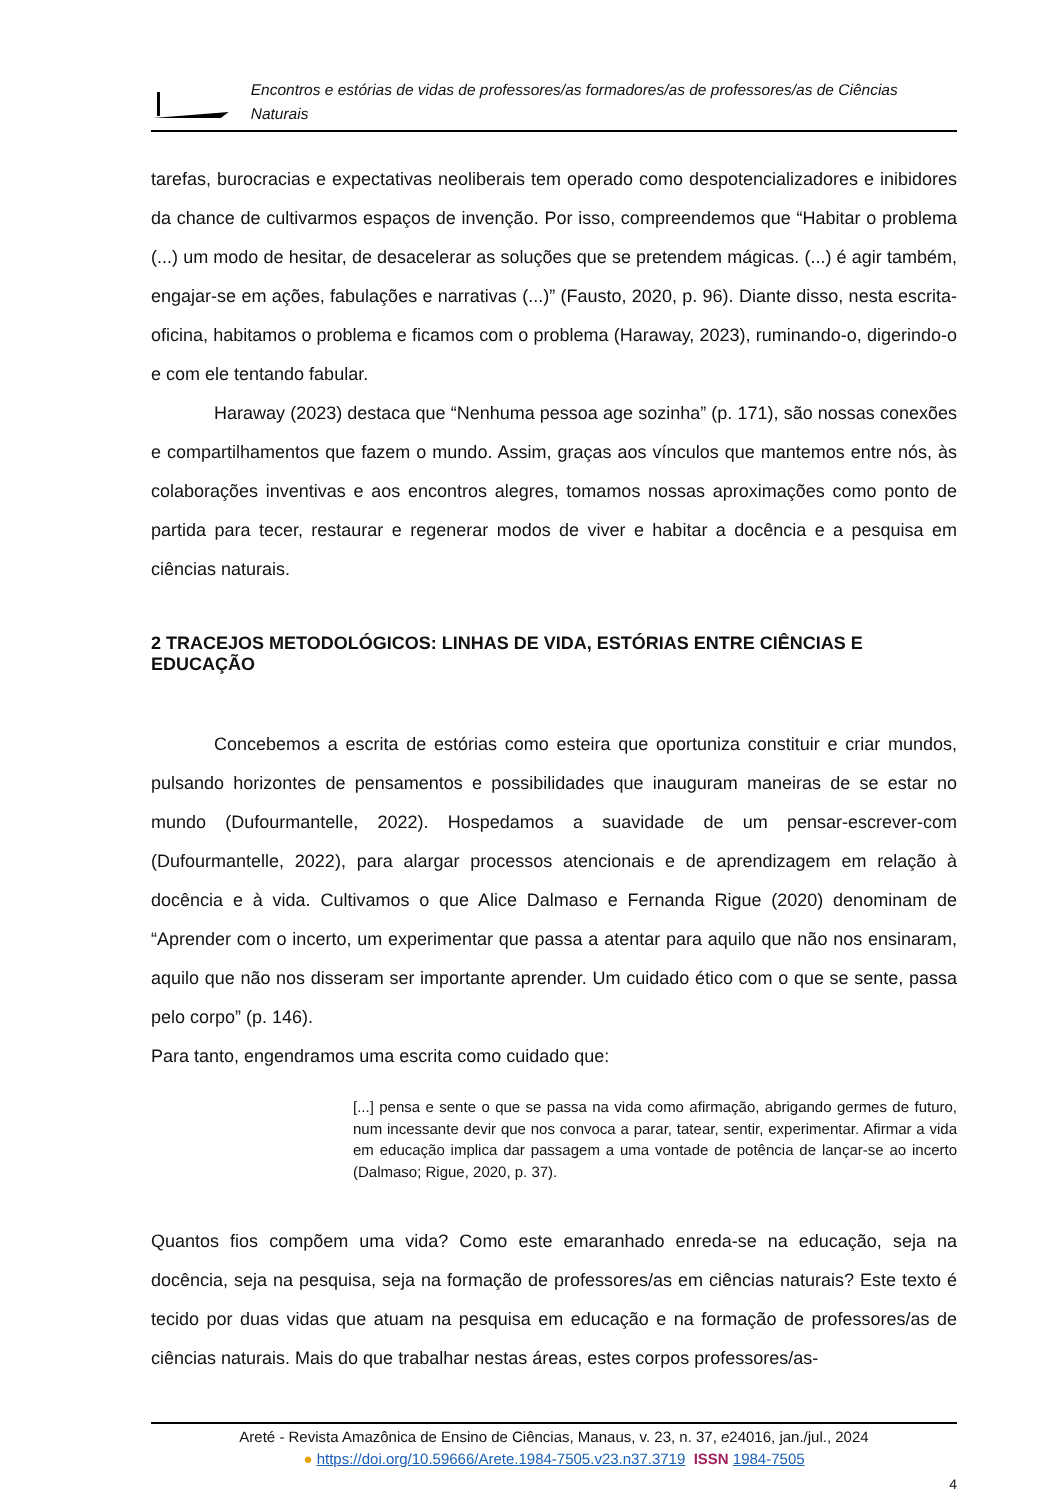Encontros e estórias de vidas de professores/as formadores/as de professores/as de Ciências Naturais
tarefas, burocracias e expectativas neoliberais tem operado como despotencializadores e inibidores da chance de cultivarmos espaços de invenção. Por isso, compreendemos que “Habitar o problema (...) um modo de hesitar, de desacelerar as soluções que se pretendem mágicas. (...) é agir também, engajar-se em ações, fabulações e narrativas (...)” (Fausto, 2020, p. 96). Diante disso, nesta escrita-oficina, habitamos o problema e ficamos com o problema (Haraway, 2023), ruminando-o, digerindo-o e com ele tentando fabular.
Haraway (2023) destaca que “Nenhuma pessoa age sozinha” (p. 171), são nossas conexões e compartilhamentos que fazem o mundo. Assim, graças aos vínculos que mantemos entre nós, às colaborações inventivas e aos encontros alegres, tomamos nossas aproximações como ponto de partida para tecer, restaurar e regenerar modos de viver e habitar a docência e a pesquisa em ciências naturais.
2 TRACEJOS METODOLÓGICOS: LINHAS DE VIDA, ESTÓRIAS ENTRE CIÊNCIAS E EDUCAÇÃO
Concebemos a escrita de estórias como esteira que oportuniza constituir e criar mundos, pulsando horizontes de pensamentos e possibilidades que inauguram maneiras de se estar no mundo (Dufourmantelle, 2022). Hospedamos a suavidade de um pensar-escrever-com (Dufourmantelle, 2022), para alargar processos atencionais e de aprendizagem em relação à docência e à vida. Cultivamos o que Alice Dalmaso e Fernanda Rigue (2020) denominam de “Aprender com o incerto, um experimentar que passa a atentar para aquilo que não nos ensinaram, aquilo que não nos disseram ser importante aprender. Um cuidado ético com o que se sente, passa pelo corpo” (p. 146).
Para tanto, engendramos uma escrita como cuidado que:
[...] pensa e sente o que se passa na vida como afirmação, abrigando germes de futuro, num incessante devir que nos convoca a parar, tatear, sentir, experimentar. Afirmar a vida em educação implica dar passagem a uma vontade de potência de lançar-se ao incerto (Dalmaso; Rigue, 2020, p. 37).
Quantos fios compõem uma vida? Como este emaranhado enreda-se na educação, seja na docência, seja na pesquisa, seja na formação de professores/as em ciências naturais? Este texto é tecido por duas vidas que atuam na pesquisa em educação e na formação de professores/as de ciências naturais. Mais do que trabalhar nestas áreas, estes corpos professores/as-
Areté - Revista Amazônica de Ensino de Ciências, Manaus, v. 23, n. 37, e24016, jan./jul., 2024
● https://doi.org/10.59666/Arete.1984-7505.v23.n37.3719 ISSN 1984-7505
4